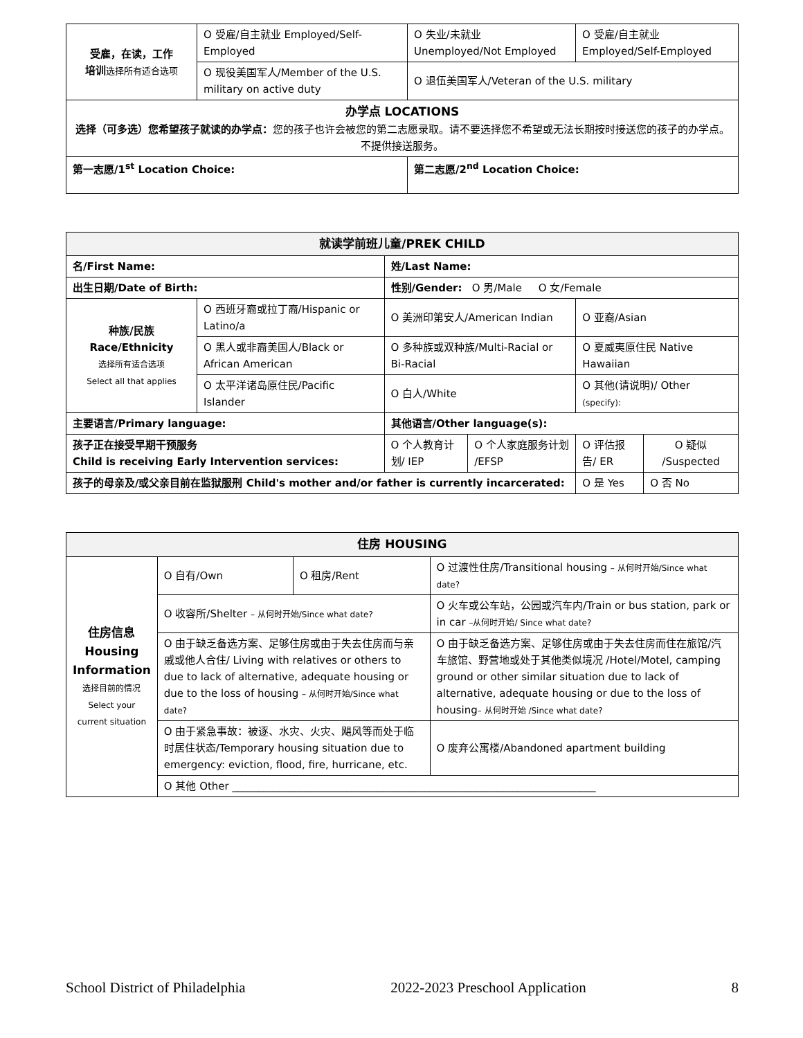| 受雇，在读，工作 培训 选择所有适合选项 | O 受雇/自主就业 Employed/Self-Employed | O 失业/未就业 Unemployed/Not Employed | O 受雇/自主就业 Employed/Self-Employed |
| | O 现役美国军人/Member of the U.S. military on active duty | O 退伍美国军人/Veteran of the U.S. military | |
| 办学点 LOCATIONS 选择（可多选）您希望孩子就读的办学点： 您的孩子也许会被您的第二志愿录取。请不要选择您不希望或无法长期按时接送您的孩子的办学点。不提供接送服务。 | | | |
| 第一志愿/1<sup>st</sup> Location Choice: | | 第二志愿/2<sup>nd</sup> Location Choice: | |
| 就读学前班儿童/PREK CHILD | | | | | | |
| 名/First Name: | | 姓/Last Name: | | | | |
| 出生日期/Date of Birth: | | 性别/Gender: O 男/Male O 女/Female | | | | |
| 种族/民族 Race/Ethnicity 选择所有适合选项 Select all that applies | O 西班牙裔或拉丁裔/Hispanic or Latino/a | O 美洲印第安人/American Indian | | | O 亚裔/Asian | |
| | O 黑人或非裔美国人/Black or African American | O 多种族或双种族/Multi-Racial or Bi-Racial | | | O 夏威夷原住民 Native Hawaiian | |
| | O 太平洋诸岛原住民/Pacific Islander | O 白人/White | | | O 其他(请说明)/ Other (specify): | |
| 主要语言/Primary language: | | 其他语言/Other language(s): | | | | |
| 孩子正在接受早期干预服务 Child is receiving Early Intervention services: | | | O 个人教育计划/ IEP | O 个人家庭服务计划 /EFSP | O 评估报告/ ER | O 疑似 /Suspected |
| 孩子的母亲及/或父亲目前在监狱服刑 Child's mother and/or father is currently incarcerated: | | | | | O 是 Yes | O 否 No |
| 住房 HOUSING | | | | |
| 住房信息 Housing Information 选择目前的情况 Select your current situation | O 自有/Own | O 租房/Rent | O 过渡性住房/Transitional housing – 从何时开始/Since what date? | |
| | O 收容所/Shelter – 从何时开始/Since what date? | | | O 火车或公车站，公园或汽车内/Train or bus station, park or in car –从何时开始/ Since what date? |
| | O 由于缺乏备选方案、足够住房或由于失去住房而与亲戚或他人合住/ Living with relatives or others to due to lack of alternative, adequate housing or due to the loss of housing – 从何时开始/Since what date? | | | O 由于缺乏备选方案、足够住房或由于失去住房而住在旅馆/汽车旅馆、野营地或处于其他类似境况 /Hotel/Motel, camping ground or other similar situation due to lack of alternative, adequate housing or due to the loss of housing – 从何时开始 /Since what date? |
| | O 由于紧急事故：被逐、水灾、火灾、飓风等而处于临时居住状态/Temporary housing situation due to emergency: eviction, flood, fire, hurricane, etc. | | | O 废弃公寓楼/Abandoned apartment building |
| | O 其他 Other ______________________________________________________________________ | | | |
School District of Philadelphia 2022-2023 Preschool Application 8